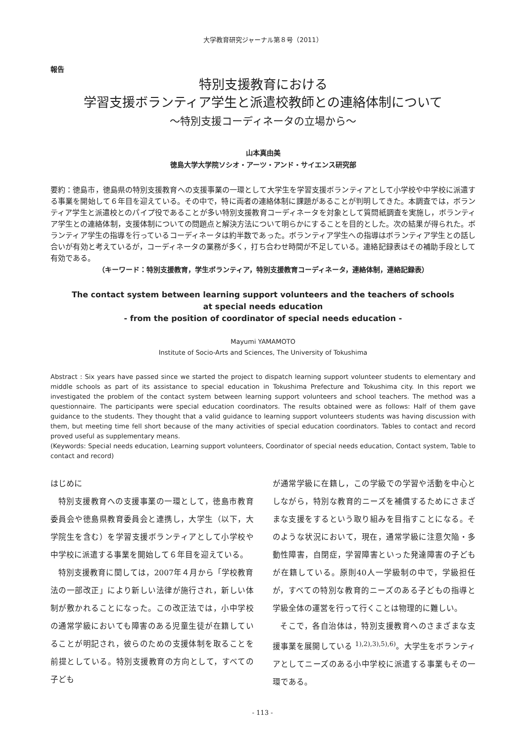大学教育研究ジャーナル第８号（2011）
報告
特別支援教育における
学習支援ボランティア学生と派遣校教師との連絡体制について
～特別支援コーディネータの立場から～
山本真由美
徳島大学大学院ソシオ・アーツ・アンド・サイエンス研究部
要約：徳島市，徳島県の特別支援教育への支援事業の一環として大学生を学習支援ボランティアとして小学校や中学校に派遣する事業を開始して６年目を迎えている。その中で，特に両者の連絡体制に課題があることが判明してきた。本調査では，ボランティア学生と派遣校とのパイプ役であることが多い特別支援教育コーディネータを対象として質問紙調査を実施し，ボランティア学生との連絡体制，支援体制についての問題点と解決方法について明らかにすることを目的とした。次の結果が得られた。ボランティア学生の指導を行っているコーディネータは約半数であった。ボランティア学生への指導はボランティア学生との話し合いが有効と考えているが，コーディネータの業務が多く，打ち合わせ時間が不足している。連絡記録表はその補助手段として有効である。
（キーワード：特別支援教育，学生ボランティア，特別支援教育コーディネータ，連絡体制，連絡記録表）
The contact system between learning support volunteers and the teachers of schools
at special needs education
- from the position of coordinator of special needs education -
Mayumi YAMAMOTO
Institute of Socio-Arts and Sciences, The University of Tokushima
Abstract : Six years have passed since we started the project to dispatch learning support volunteer students to elementary and middle schools as part of its assistance to special education in Tokushima Prefecture and Tokushima city. In this report we investigated the problem of the contact system between learning support volunteers and school teachers. The method was a questionnaire. The participants were special education coordinators. The results obtained were as follows: Half of them gave guidance to the students. They thought that a valid guidance to learning support volunteers students was having discussion with them, but meeting time fell short because of the many activities of special education coordinators. Tables to contact and record proved useful as supplementary means.
(Keywords: Special needs education, Learning support volunteers, Coordinator of special needs education, Contact system, Table to contact and record)
はじめに
特別支援教育への支援事業の一環として，徳島市教育委員会や徳島県教育委員会と連携し，大学生（以下，大学院生を含む）を学習支援ボランティアとして小学校や中学校に派遣する事業を開始して６年目を迎えている。
特別支援教育に関しては，2007年４月から「学校教育法の一部改正」により新しい法律が施行され，新しい体制が敷かれることになった。この改正法では，小中学校の通常学級においても障害のある児童生徒が在籍していることが明記され，彼らのための支援体制を取ることを前提としている。特別支援教育の方向として，すべての子ども
が通常学級に在籍し，この学級での学習や活動を中心としながら，特別な教育的ニーズを補償するためにさまざまな支援をするという取り組みを目指すことになる。そのような状況において，現在，通常学級に注意欠陥・多動性障害，自閉症，学習障害といった発達障害の子どもが在籍している。原則40人一学級制の中で，学級担任が，すべての特別な教育的ニーズのある子どもの指導と学級全体の運営を行って行くことは物理的に難しい。
そこで，各自治体は，特別支援教育へのさまざまな支援事業を展開している <sup>1),2),3),5),6)</sup>。大学生をボランティアとしてニーズのある小中学校に派遣する事業もその一環である。
- 113 -